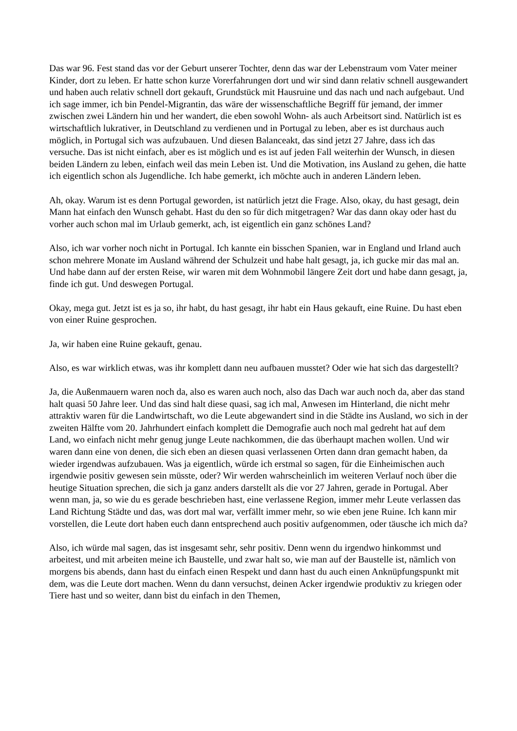Das war 96. Fest stand das vor der Geburt unserer Tochter, denn das war der Lebenstraum vom Vater meiner Kinder, dort zu leben. Er hatte schon kurze Vorerfahrungen dort und wir sind dann relativ schnell ausgewandert und haben auch relativ schnell dort gekauft, Grundstück mit Hausruine und das nach und nach aufgebaut. Und ich sage immer, ich bin Pendel-Migrantin, das wäre der wissenschaftliche Begriff für jemand, der immer zwischen zwei Ländern hin und her wandert, die eben sowohl Wohn- als auch Arbeitsort sind. Natürlich ist es wirtschaftlich lukrativer, in Deutschland zu verdienen und in Portugal zu leben, aber es ist durchaus auch möglich, in Portugal sich was aufzubauen. Und diesen Balanceakt, das sind jetzt 27 Jahre, dass ich das versuche. Das ist nicht einfach, aber es ist möglich und es ist auf jeden Fall weiterhin der Wunsch, in diesen beiden Ländern zu leben, einfach weil das mein Leben ist. Und die Motivation, ins Ausland zu gehen, die hatte ich eigentlich schon als Jugendliche. Ich habe gemerkt, ich möchte auch in anderen Ländern leben.
Ah, okay. Warum ist es denn Portugal geworden, ist natürlich jetzt die Frage. Also, okay, du hast gesagt, dein Mann hat einfach den Wunsch gehabt. Hast du den so für dich mitgetragen? War das dann okay oder hast du vorher auch schon mal im Urlaub gemerkt, ach, ist eigentlich ein ganz schönes Land?
Also, ich war vorher noch nicht in Portugal. Ich kannte ein bisschen Spanien, war in England und Irland auch schon mehrere Monate im Ausland während der Schulzeit und habe halt gesagt, ja, ich gucke mir das mal an. Und habe dann auf der ersten Reise, wir waren mit dem Wohnmobil längere Zeit dort und habe dann gesagt, ja, finde ich gut. Und deswegen Portugal.
Okay, mega gut. Jetzt ist es ja so, ihr habt, du hast gesagt, ihr habt ein Haus gekauft, eine Ruine. Du hast eben von einer Ruine gesprochen.
Ja, wir haben eine Ruine gekauft, genau.
Also, es war wirklich etwas, was ihr komplett dann neu aufbauen musstet? Oder wie hat sich das dargestellt?
Ja, die Außenmauern waren noch da, also es waren auch noch, also das Dach war auch noch da, aber das stand halt quasi 50 Jahre leer. Und das sind halt diese quasi, sag ich mal, Anwesen im Hinterland, die nicht mehr attraktiv waren für die Landwirtschaft, wo die Leute abgewandert sind in die Städte ins Ausland, wo sich in der zweiten Hälfte vom 20. Jahrhundert einfach komplett die Demografie auch noch mal gedreht hat auf dem Land, wo einfach nicht mehr genug junge Leute nachkommen, die das überhaupt machen wollen. Und wir waren dann eine von denen, die sich eben an diesen quasi verlassenen Orten dann dran gemacht haben, da wieder irgendwas aufzubauen. Was ja eigentlich, würde ich erstmal so sagen, für die Einheimischen auch irgendwie positiv gewesen sein müsste, oder? Wir werden wahrscheinlich im weiteren Verlauf noch über die heutige Situation sprechen, die sich ja ganz anders darstellt als die vor 27 Jahren, gerade in Portugal. Aber wenn man, ja, so wie du es gerade beschrieben hast, eine verlassene Region, immer mehr Leute verlassen das Land Richtung Städte und das, was dort mal war, verfällt immer mehr, so wie eben jene Ruine. Ich kann mir vorstellen, die Leute dort haben euch dann entsprechend auch positiv aufgenommen, oder täusche ich mich da?
Also, ich würde mal sagen, das ist insgesamt sehr, sehr positiv. Denn wenn du irgendwo hinkommst und arbeitest, und mit arbeiten meine ich Baustelle, und zwar halt so, wie man auf der Baustelle ist, nämlich von morgens bis abends, dann hast du einfach einen Respekt und dann hast du auch einen Anknüpfungspunkt mit dem, was die Leute dort machen. Wenn du dann versuchst, deinen Acker irgendwie produktiv zu kriegen oder Tiere hast und so weiter, dann bist du einfach in den Themen,